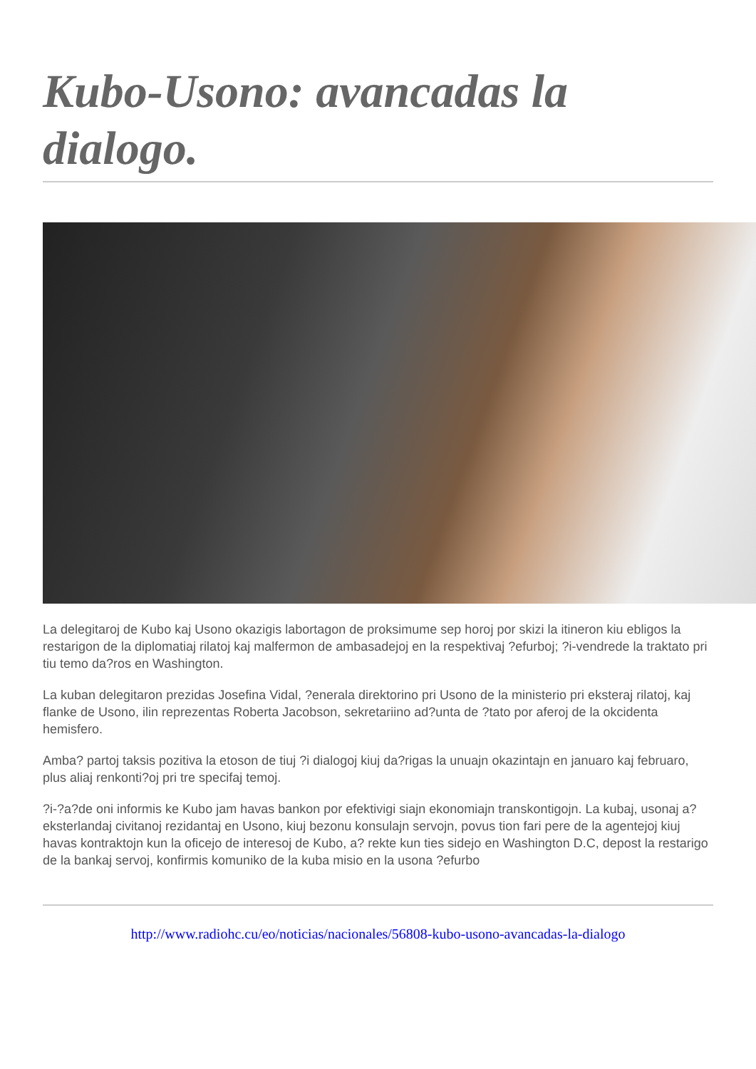Kubo-Usono: avancadas la dialogo.
La delegitaroj de Kubo kaj Usono okazigis labortagon de proksimume sep horoj por skizi la itineron kiu ebligos la restarigon de la diplomatiaj rilatoj kaj malfermon de ambasadejoj en la respektivaj ?efurboj; ?i-vendrede la traktato pri tiu temo da?ros en Washington.
La kuban delegitaron prezidas Josefina Vidal, ?enerala direktorino pri Usono de la ministerio pri eksteraj rilatoj, kaj flanke de Usono, ilin reprezentas Roberta Jacobson, sekretariino ad?unta de ?tato por aferoj de la okcidenta hemisfero.
Amba? partoj taksis pozitiva la etoson de tiuj ?i dialogoj kiuj da?rigas la unuajn okazintajn en januaro kaj februaro, plus aliaj renkonti?oj pri tre specifaj temoj.
?i-?a?de oni informis ke Kubo jam havas bankon por efektivigi siajn ekonomiajn transkontigojn. La kubaj, usonaj a? eksterlandaj civitanoj rezidantaj en Usono, kiuj bezonu konsulajn servojn, povus tion fari pere de la agentejoj kiuj havas kontraktojn kun la oficejo de interesoj de Kubo, a? rekte kun ties sidejo en Washington D.C, depost la restarigo de la bankaj servoj, konfirmis komuniko de la kuba misio en la usona ?efurbo
http://www.radiohc.cu/eo/noticias/nacionales/56808-kubo-usono-avancadas-la-dialogo